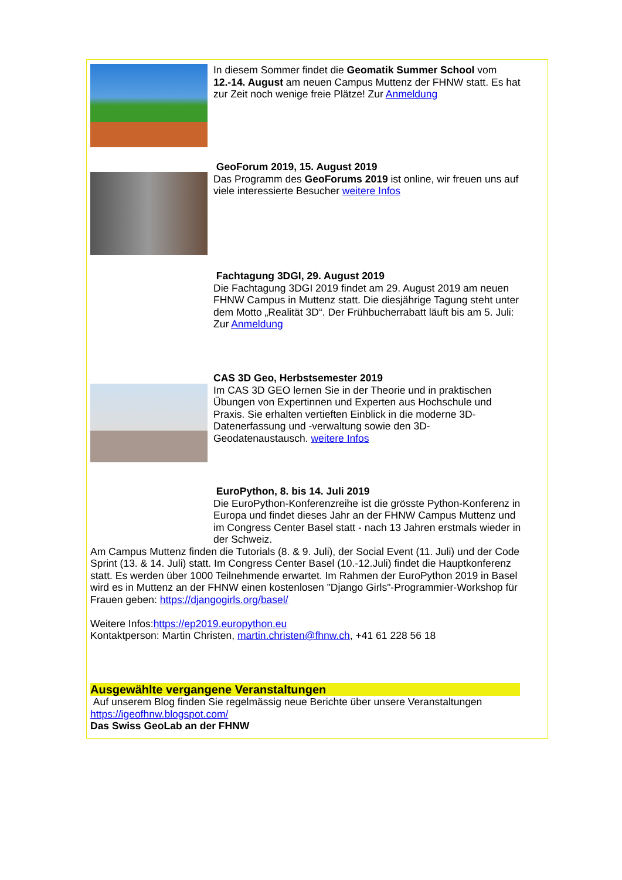In diesem Sommer findet die Geomatik Summer School vom 12.-14. August am neuen Campus Muttenz der FHNW statt. Es hat zur Zeit noch wenige freie Plätze! Zur Anmeldung
GeoForum 2019, 15. August 2019
Das Programm des GeoForums 2019 ist online, wir freuen uns auf viele interessierte Besucher weitere Infos
Fachtagung 3DGI, 29. August 2019
Die Fachtagung 3DGI 2019 findet am 29. August 2019 am neuen FHNW Campus in Muttenz statt. Die diesjährige Tagung steht unter dem Motto „Realität 3D“. Der Frühbucherrabatt läuft bis am 5. Juli: Zur Anmeldung
CAS 3D Geo, Herbstsemester 2019
Im CAS 3D GEO lernen Sie in der Theorie und in praktischen Übungen von Expertinnen und Experten aus Hochschule und Praxis. Sie erhalten vertieften Einblick in die moderne 3D-Datenerfassung und -verwaltung sowie den 3D-Geodatenaustausch. weitere Infos
EuroPython, 8. bis 14. Juli 2019
Die EuroPython-Konferenzreihe ist die grösste Python-Konferenz in Europa und findet dieses Jahr an der FHNW Campus Muttenz und im Congress Center Basel statt - nach 13 Jahren erstmals wieder in der Schweiz.
Am Campus Muttenz finden die Tutorials (8. & 9. Juli), der Social Event (11. Juli) und der Code Sprint (13. & 14. Juli) statt. Im Congress Center Basel (10.-12.Juli) findet die Hauptkonferenz statt. Es werden über 1000 Teilnehmende erwartet. Im Rahmen der EuroPython 2019 in Basel wird es in Muttenz an der FHNW einen kostenlosen "Django Girls"-Programmier-Workshop für Frauen geben: https://djangogirls.org/basel/
Weitere Infos:https://ep2019.europython.eu
Kontaktperson: Martin Christen, martin.christen@fhnw.ch, +41 61 228 56 18
Ausgewählte vergangene Veranstaltungen
Auf unserem Blog finden Sie regelmässig neue Berichte über unsere Veranstaltungen
https://igeofhnw.blogspot.com/
Das Swiss GeoLab an der FHNW